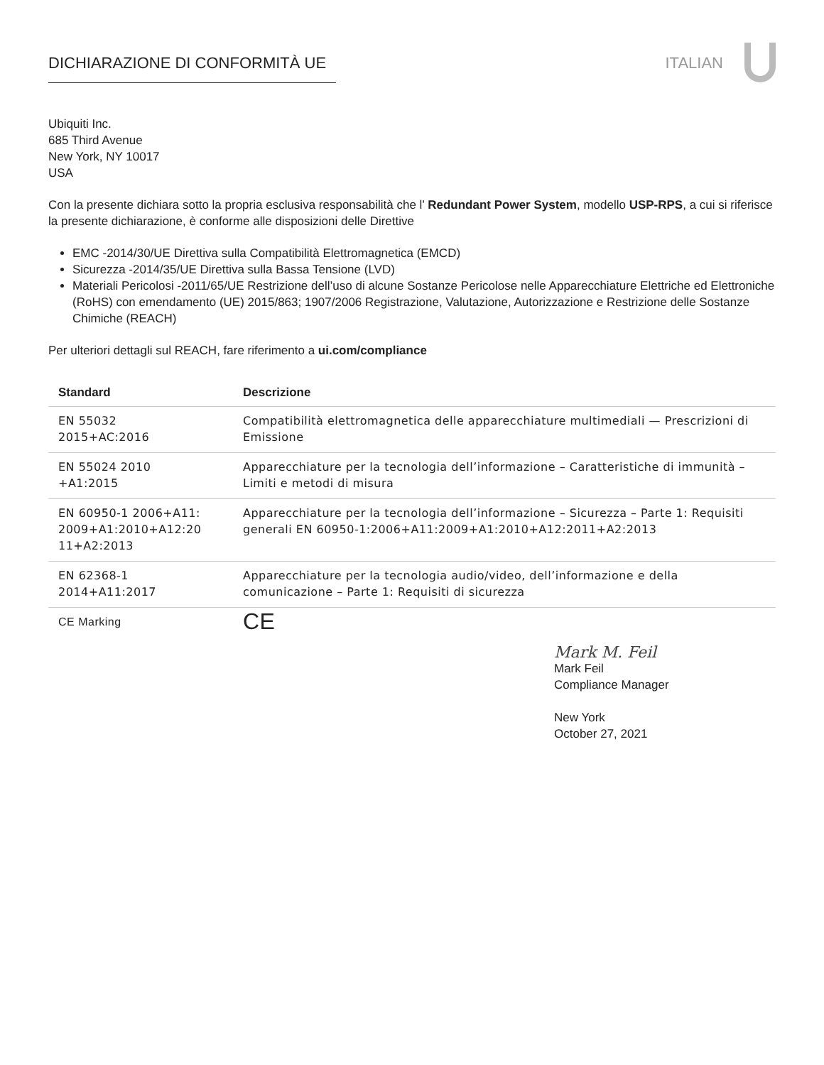DICHIARAZIONE DI CONFORMITÀ UE ITALIAN
Ubiquiti Inc.
685 Third Avenue
New York, NY 10017
USA
Con la presente dichiara sotto la propria esclusiva responsabilità che l’ Redundant Power System, modello USP-RPS, a cui si riferisce la presente dichiarazione, è conforme alle disposizioni delle Direttive
EMC -2014/30/UE Direttiva sulla Compatibilità Elettromagnetica (EMCD)
Sicurezza -2014/35/UE Direttiva sulla Bassa Tensione (LVD)
Materiali Pericolosi -2011/65/UE Restrizione dell’uso di alcune Sostanze Pericolose nelle Apparecchiature Elettriche ed Elettroniche (RoHS) con emendamento (UE) 2015/863; 1907/2006 Registrazione, Valutazione, Autorizzazione e Restrizione delle Sostanze Chimiche (REACH)
Per ulteriori dettagli sul REACH, fare riferimento a ui.com/compliance
| Standard | Descrizione |
| --- | --- |
| EN 55032 2015+AC:2016 | Compatibilità elettromagnetica delle apparecchiature multimediali — Prescrizioni di Emissione |
| EN 55024 2010 +A1:2015 | Apparecchiature per la tecnologia dell’informazione – Caratteristiche di immunità – Limiti e metodi di misura |
| EN 60950-1 2006+A11: 2009+A1:2010+A12:20 11+A2:2013 | Apparecchiature per la tecnologia dell’informazione – Sicurezza – Parte 1: Requisiti generali EN 60950-1:2006+A11:2009+A1:2010+A12:2011+A2:2013 |
| EN 62368-1 2014+A11:2017 | Apparecchiature per la tecnologia audio/video, dell’informazione e della comunicazione – Parte 1: Requisiti di sicurezza |
| CE Marking | CE |
Mark M. Feil
Mark Feil
Compliance Manager
New York
October 27, 2021